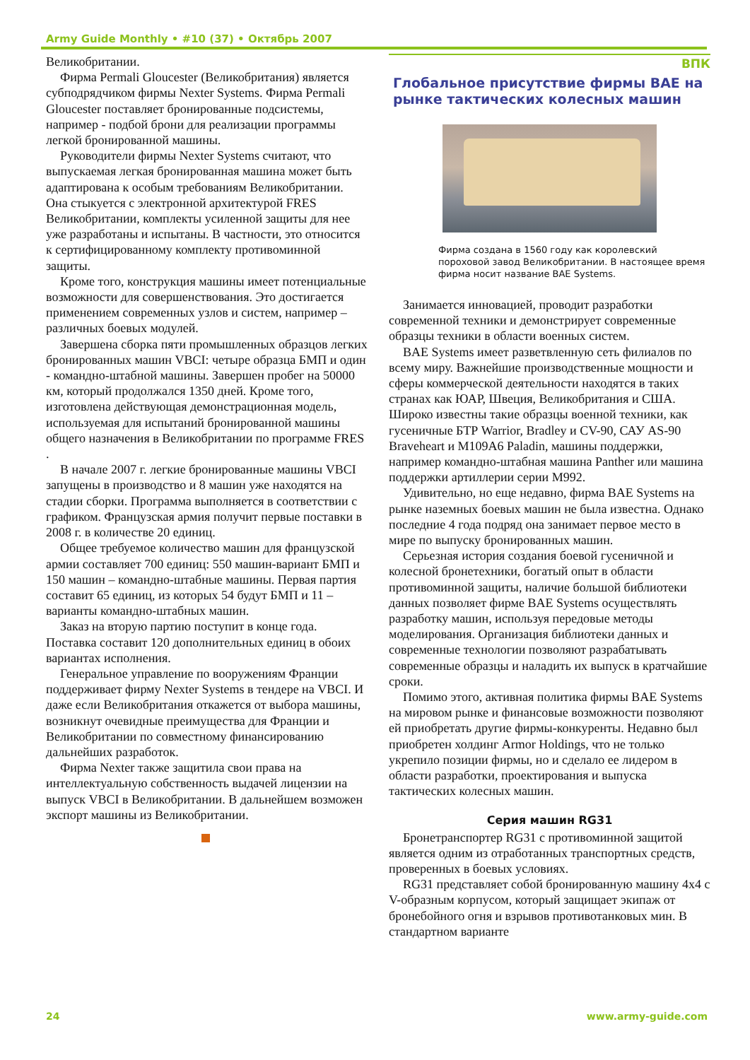Army Guide Monthly • #10 (37) • Октябрь 2007
Великобритании.
Фирма Permali Gloucester (Великобритания) является субподрядчиком фирмы Nexter Systems. Фирма Permali Gloucester поставляет бронированные подсистемы, например - подбой брони для реализации программы легкой бронированной машины.
Руководители фирмы Nexter Systems считают, что выпускаемая легкая бронированная машина может быть адаптирована к особым требованиям Великобритании. Она стыкуется с электронной архитектурой FRES Великобритании, комплекты усиленной защиты для нее уже разработаны и испытаны. В частности, это относится к сертифицированному комплекту противоминной защиты.
Кроме того, конструкция машины имеет потенциальные возможности для совершенствования. Это достигается применением современных узлов и систем, например – различных боевых модулей.
Завершена сборка пяти промышленных образцов легких бронированных машин VBCI: четыре образца БМП и один - командно-штабной машины. Завершен пробег на 50000 км, который продолжался 1350 дней. Кроме того, изготовлена действующая демонстрационная модель, используемая для испытаний бронированной машины общего назначения в Великобритании по программе FRES .
В начале 2007 г. легкие бронированные машины VBCI запущены в производство и 8 машин уже находятся на стадии сборки. Программа выполняется в соответствии с графиком. Французская армия получит первые поставки в 2008 г. в количестве 20 единиц.
Общее требуемое количество машин для французской армии составляет 700 единиц: 550 машин-вариант БМП и 150 машин – командно-штабные машины. Первая партия составит 65 единиц, из которых 54 будут БМП и 11 – варианты командно-штабных машин.
Заказ на вторую партию поступит в конце года. Поставка составит 120 дополнительных единиц в обоих вариантах исполнения.
Генеральное управление по вооружениям Франции поддерживает фирму Nexter Systems в тендере на VBCI. И даже если Великобритания откажется от выбора машины, возникнут очевидные преимущества для Франции и Великобритании по совместному финансированию дальнейших разработок.
Фирма Nexter также защитила свои права на интеллектуальную собственность выдачей лицензии на выпуск VBCI в Великобритании. В дальнейшем возможен экспорт машины из Великобритании.
ВПК
Глобальное присутствие фирмы BAE на рынке тактических колесных машин
Фирма создана в 1560 году как королевский пороховой завод Великобритании. В настоящее время фирма носит название BAE Systems.
Занимается инновацией, проводит разработки современной техники и демонстрирует современные образцы техники в области военных систем.
BAE Systems имеет разветвленную сеть филиалов по всему миру. Важнейшие производственные мощности и сферы коммерческой деятельности находятся в таких странах как ЮАР, Швеция, Великобритания и США. Широко известны такие образцы военной техники, как гусеничные БТР Warrior, Bradley и CV-90, САУ AS-90 Braveheart и M109A6 Paladin, машины поддержки, например командно-штабная машина Panther или машина поддержки артиллерии серии M992.
Удивительно, но еще недавно, фирма BAE Systems на рынке наземных боевых машин не была известна. Однако последние 4 года подряд она занимает первое место в мире по выпуску бронированных машин.
Серьезная история создания боевой гусеничной и колесной бронетехники, богатый опыт в области противоминной защиты, наличие большой библиотеки данных позволяет фирме BAE Systems осуществлять разработку машин, используя передовые методы моделирования. Организация библиотеки данных и современные технологии позволяют разрабатывать современные образцы и наладить их выпуск в кратчайшие сроки.
Помимо этого, активная политика фирмы BAE Systems на мировом рынке и финансовые возможности позволяют ей приобретать другие фирмы-конкуренты. Недавно был приобретен холдинг Armor Holdings, что не только укрепило позиции фирмы, но и сделало ее лидером в области разработки, проектирования и выпуска тактических колесных машин.
Серия машин RG31
Бронетранспортер RG31 с противоминной защитой является одним из отработанных транспортных средств, проверенных в боевых условиях.
RG31 представляет собой бронированную машину 4х4 с V-образным корпусом, который защищает экипаж от бронебойного огня и взрывов противотанковых мин. В стандартном варианте
24 www.army-guide.com